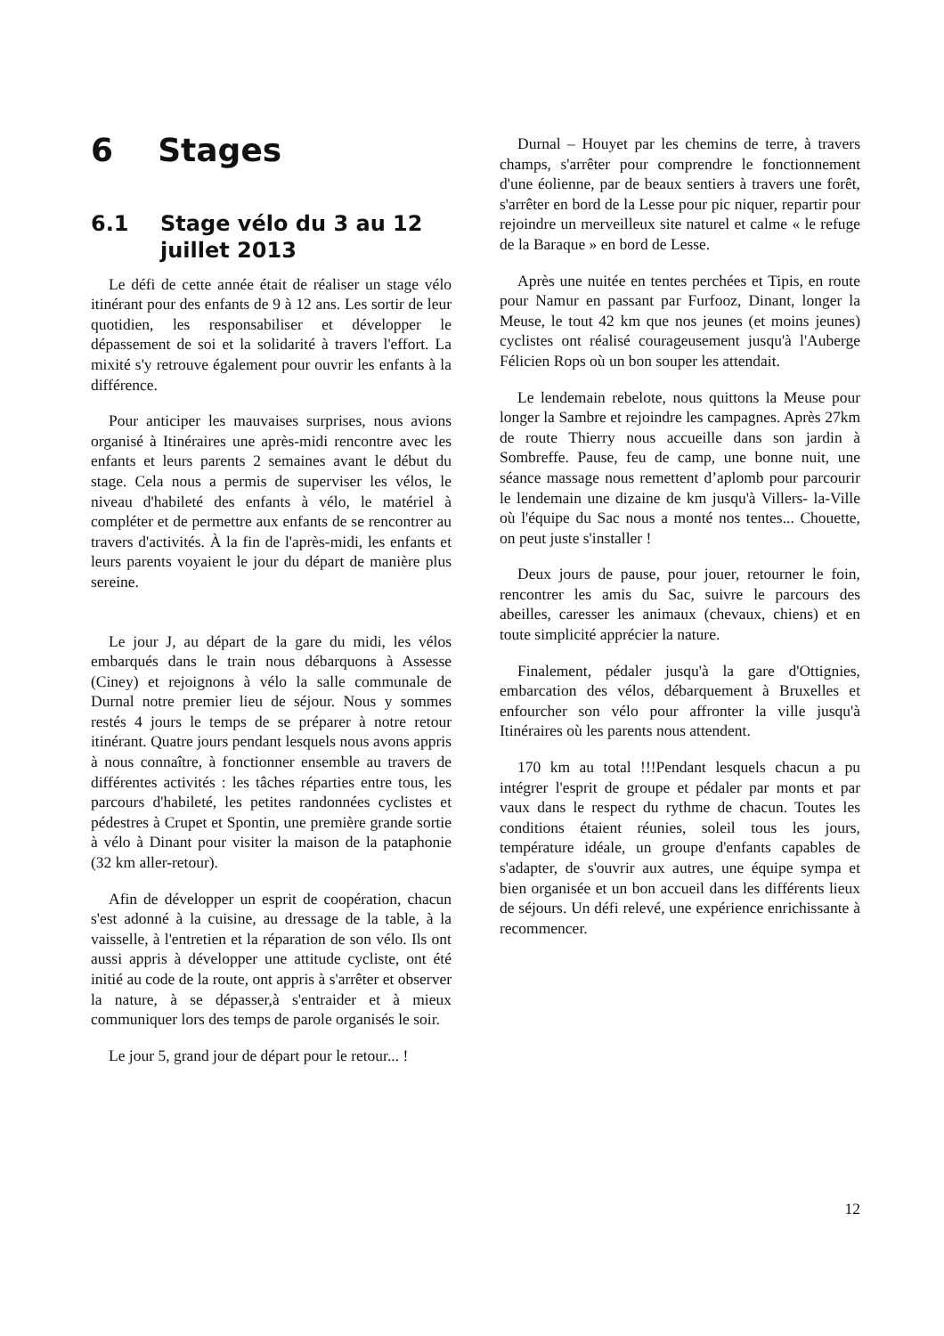6 Stages
6.1 Stage vélo du 3 au 12 juillet 2013
Le défi de cette année était de réaliser un stage vélo itinérant pour des enfants de 9 à 12 ans. Les sortir de leur quotidien, les responsabiliser et développer le dépassement de soi et la solidarité à travers l'effort. La mixité s'y retrouve également pour ouvrir les enfants à la différence.
Pour anticiper les mauvaises surprises, nous avions organisé à Itinéraires une après-midi rencontre avec les enfants et leurs parents 2 semaines avant le début du stage. Cela nous a permis de superviser les vélos, le niveau d'habileté des enfants à vélo, le matériel à compléter et de permettre aux enfants de se rencontrer au travers d'activités. À la fin de l'après-midi, les enfants et leurs parents voyaient le jour du départ de manière plus sereine.
Le jour J, au départ de la gare du midi, les vélos embarqués dans le train nous débarquons à Assesse (Ciney) et rejoignons à vélo la salle communale de Durnal notre premier lieu de séjour. Nous y sommes restés 4 jours le temps de se préparer à notre retour itinérant. Quatre jours pendant lesquels nous avons appris à nous connaître, à fonctionner ensemble au travers de différentes activités : les tâches réparties entre tous, les parcours d'habileté, les petites randonnées cyclistes et pédestres à Crupet et Spontin, une première grande sortie à vélo à Dinant pour visiter la maison de la pataphonie (32 km aller-retour).
Afin de développer un esprit de coopération, chacun s'est adonné à la cuisine, au dressage de la table, à la vaisselle, à l'entretien et la réparation de son vélo. Ils ont aussi appris à développer une attitude cycliste, ont été initié au code de la route, ont appris à s'arrêter et observer la nature, à se dépasser,à s'entraider et à mieux communiquer lors des temps de parole organisés le soir.
Le jour 5, grand jour de départ pour le retour... !
Durnal – Houyet par les chemins de terre, à travers champs, s'arrêter pour comprendre le fonctionnement d'une éolienne, par de beaux sentiers à travers une forêt, s'arrêter en bord de la Lesse pour pic niquer, repartir pour rejoindre un merveilleux site naturel et calme « le refuge de la Baraque » en bord de Lesse.
Après une nuitée en tentes perchées et Tipis, en route pour Namur en passant par Furfooz, Dinant, longer la Meuse, le tout 42 km que nos jeunes (et moins jeunes) cyclistes ont réalisé courageusement jusqu'à l'Auberge Félicien Rops où un bon souper les attendait.
Le lendemain rebelote, nous quittons la Meuse pour longer la Sambre et rejoindre les campagnes. Après 27km de route Thierry nous accueille dans son jardin à Sombreffe. Pause, feu de camp, une bonne nuit, une séance massage nous remettent d’aplomb pour parcourir le lendemain une dizaine de km jusqu'à Villers- la-Ville où l'équipe du Sac nous a monté nos tentes... Chouette, on peut juste s'installer !
Deux jours de pause, pour jouer, retourner le foin, rencontrer les amis du Sac, suivre le parcours des abeilles, caresser les animaux (chevaux, chiens) et en toute simplicité apprécier la nature.
Finalement, pédaler jusqu'à la gare d'Ottignies, embarcation des vélos, débarquement à Bruxelles et enfourcher son vélo pour affronter la ville jusqu'à Itinéraires où les parents nous attendent.
170 km au total !!!Pendant lesquels chacun a pu intégrer l'esprit de groupe et pédaler par monts et par vaux dans le respect du rythme de chacun. Toutes les conditions étaient réunies, soleil tous les jours, température idéale, un groupe d'enfants capables de s'adapter, de s'ouvrir aux autres, une équipe sympa et bien organisée et un bon accueil dans les différents lieux de séjours. Un défi relevé, une expérience enrichissante à recommencer.
12